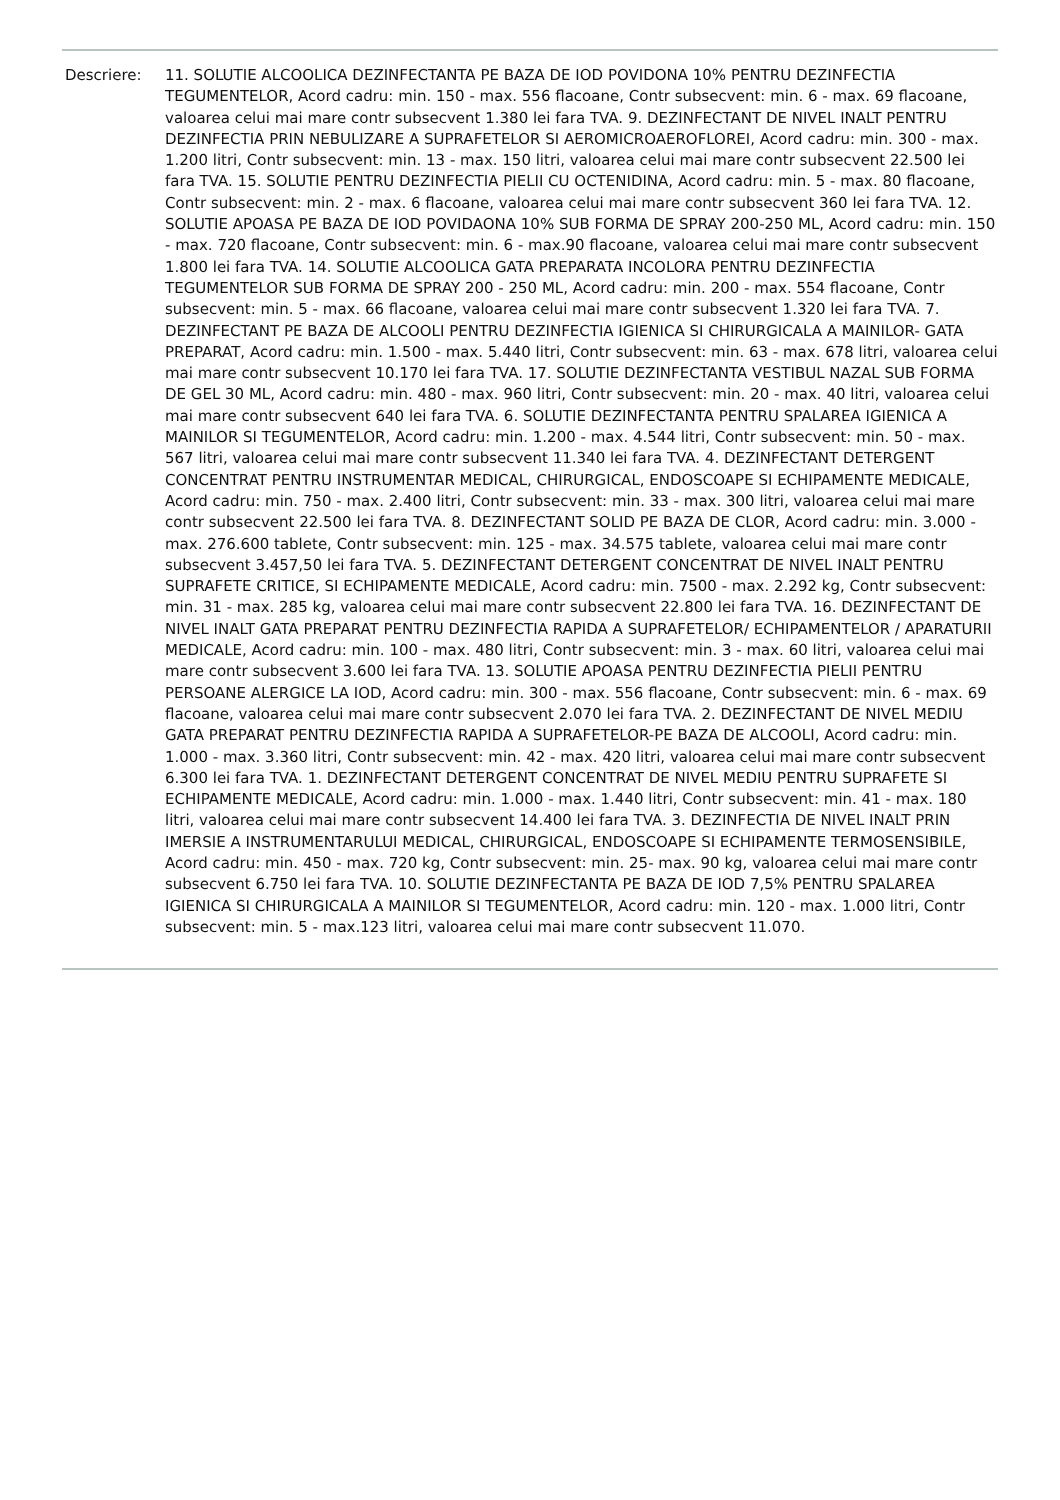Descriere: 11. SOLUTIE ALCOOLICA DEZINFECTANTA PE BAZA DE IOD POVIDONA 10% PENTRU DEZINFECTIA TEGUMENTELOR, Acord cadru: min. 150 - max. 556 flacoane, Contr subsecvent: min. 6 - max. 69 flacoane, valoarea celui mai mare contr subsecvent 1.380 lei fara TVA. 9. DEZINFECTANT DE NIVEL INALT PENTRU DEZINFECTIA PRIN NEBULIZARE A SUPRAFETELOR SI AEROMICROAEROFLOREI, Acord cadru: min. 300 - max. 1.200 litri, Contr subsecvent: min. 13 - max. 150 litri, valoarea celui mai mare contr subsecvent 22.500 lei fara TVA. 15. SOLUTIE PENTRU DEZINFECTIA PIELII CU OCTENIDINA, Acord cadru: min. 5 - max. 80 flacoane, Contr subsecvent: min. 2 - max. 6 flacoane, valoarea celui mai mare contr subsecvent 360 lei fara TVA. 12. SOLUTIE APOASA PE BAZA DE IOD POVIDAONA 10% SUB FORMA DE SPRAY 200-250 ML, Acord cadru: min. 150 - max. 720 flacoane, Contr subsecvent: min. 6 - max.90 flacoane, valoarea celui mai mare contr subsecvent 1.800 lei fara TVA. 14. SOLUTIE ALCOOLICA GATA PREPARATA INCOLORA PENTRU DEZINFECTIA TEGUMENTELOR SUB FORMA DE SPRAY 200 - 250 ML, Acord cadru: min. 200 - max. 554 flacoane, Contr subsecvent: min. 5 - max. 66 flacoane, valoarea celui mai mare contr subsecvent 1.320 lei fara TVA. 7. DEZINFECTANT PE BAZA DE ALCOOLI PENTRU DEZINFECTIA IGIENICA SI CHIRURGICALA A MAINILOR- GATA PREPARAT, Acord cadru: min. 1.500 - max. 5.440 litri, Contr subsecvent: min. 63 - max. 678 litri, valoarea celui mai mare contr subsecvent 10.170 lei fara TVA. 17. SOLUTIE DEZINFECTANTA VESTIBUL NAZAL SUB FORMA DE GEL 30 ML, Acord cadru: min. 480 - max. 960 litri, Contr subsecvent: min. 20 - max. 40 litri, valoarea celui mai mare contr subsecvent 640 lei fara TVA. 6. SOLUTIE DEZINFECTANTA PENTRU SPALAREA IGIENICA A MAINILOR SI TEGUMENTELOR, Acord cadru: min. 1.200 - max. 4.544 litri, Contr subsecvent: min. 50 - max. 567 litri, valoarea celui mai mare contr subsecvent 11.340 lei fara TVA. 4. DEZINFECTANT DETERGENT CONCENTRAT PENTRU INSTRUMENTAR MEDICAL, CHIRURGICAL, ENDOSCOAPE SI ECHIPAMENTE MEDICALE, Acord cadru: min. 750 - max. 2.400 litri, Contr subsecvent: min. 33 - max. 300 litri, valoarea celui mai mare contr subsecvent 22.500 lei fara TVA. 8. DEZINFECTANT SOLID PE BAZA DE CLOR, Acord cadru: min. 3.000 - max. 276.600 tablete, Contr subsecvent: min. 125 - max. 34.575 tablete, valoarea celui mai mare contr subsecvent 3.457,50 lei fara TVA. 5. DEZINFECTANT DETERGENT CONCENTRAT DE NIVEL INALT PENTRU SUPRAFETE CRITICE, SI ECHIPAMENTE MEDICALE, Acord cadru: min. 7500 - max. 2.292 kg, Contr subsecvent: min. 31 - max. 285 kg, valoarea celui mai mare contr subsecvent 22.800 lei fara TVA. 16. DEZINFECTANT DE NIVEL INALT GATA PREPARAT PENTRU DEZINFECTIA RAPIDA A SUPRAFETELOR/ ECHIPAMENTELOR / APARATURII MEDICALE, Acord cadru: min. 100 - max. 480 litri, Contr subsecvent: min. 3 - max. 60 litri, valoarea celui mai mare contr subsecvent 3.600 lei fara TVA. 13. SOLUTIE APOASA PENTRU DEZINFECTIA PIELII PENTRU PERSOANE ALERGICE LA IOD, Acord cadru: min. 300 - max. 556 flacoane, Contr subsecvent: min. 6 - max. 69 flacoane, valoarea celui mai mare contr subsecvent 2.070 lei fara TVA. 2. DEZINFECTANT DE NIVEL MEDIU GATA PREPARAT PENTRU DEZINFECTIA RAPIDA A SUPRAFETELOR-PE BAZA DE ALCOOLI, Acord cadru: min. 1.000 - max. 3.360 litri, Contr subsecvent: min. 42 - max. 420 litri, valoarea celui mai mare contr subsecvent 6.300 lei fara TVA. 1. DEZINFECTANT DETERGENT CONCENTRAT DE NIVEL MEDIU PENTRU SUPRAFETE SI ECHIPAMENTE MEDICALE, Acord cadru: min. 1.000 - max. 1.440 litri, Contr subsecvent: min. 41 - max. 180 litri, valoarea celui mai mare contr subsecvent 14.400 lei fara TVA. 3. DEZINFECTIA DE NIVEL INALT PRIN IMERSIE A INSTRUMENTARULUI MEDICAL, CHIRURGICAL, ENDOSCOAPE SI ECHIPAMENTE TERMOSENSIBILE, Acord cadru: min. 450 - max. 720 kg, Contr subsecvent: min. 25- max. 90 kg, valoarea celui mai mare contr subsecvent 6.750 lei fara TVA. 10. SOLUTIE DEZINFECTANTA PE BAZA DE IOD 7,5% PENTRU SPALAREA IGIENICA SI CHIRURGICALA A MAINILOR SI TEGUMENTELOR, Acord cadru: min. 120 - max. 1.000 litri, Contr subsecvent: min. 5 - max.123 litri, valoarea celui mai mare contr subsecvent 11.070.